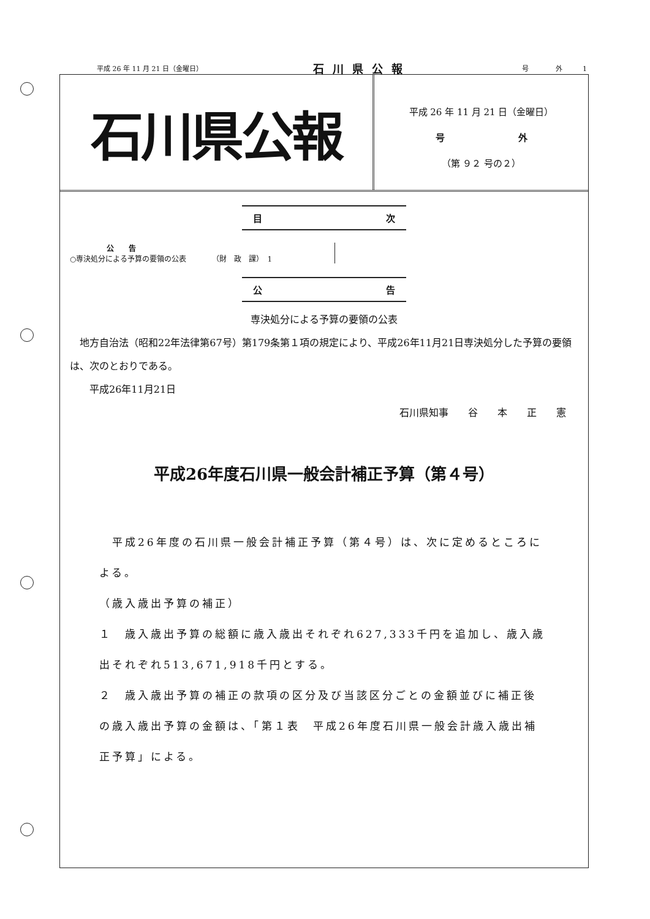平成 26 年 11 月 21 日（金曜日） 石川県公報 号　　　　外　　　1
石川県公報
平成 26 年 11 月 21 日（金曜日）
号　　　　　　　　外
（第 ９２ 号の２）
目 次
公　　告
○専決処分による予算の要領の公表　　　　（財　政　課）　1
公 告
専決処分による予算の要領の公表
　地方自治法（昭和22年法律第67号）第179条第１項の規定により、平成26年11月21日専決処分した予算の要領は、次のとおりである。
　　平成26年11月21日
石川県知事　　谷　　本　　正　　憲
平成26年度石川県一般会計補正予算（第４号）
　平成26年度の石川県一般会計補正予算（第４号）は、次に定めるところによる。
（歳入歳出予算の補正）
１　歳入歳出予算の総額に歳入歳出それぞれ627,333千円を追加し、歳入歳出それぞれ513,671,918千円とする。
２　歳入歳出予算の補正の款項の区分及び当該区分ごとの金額並びに補正後の歳入歳出予算の金額は、「第１表　平成26年度石川県一般会計歳入歳出補正予算」による。